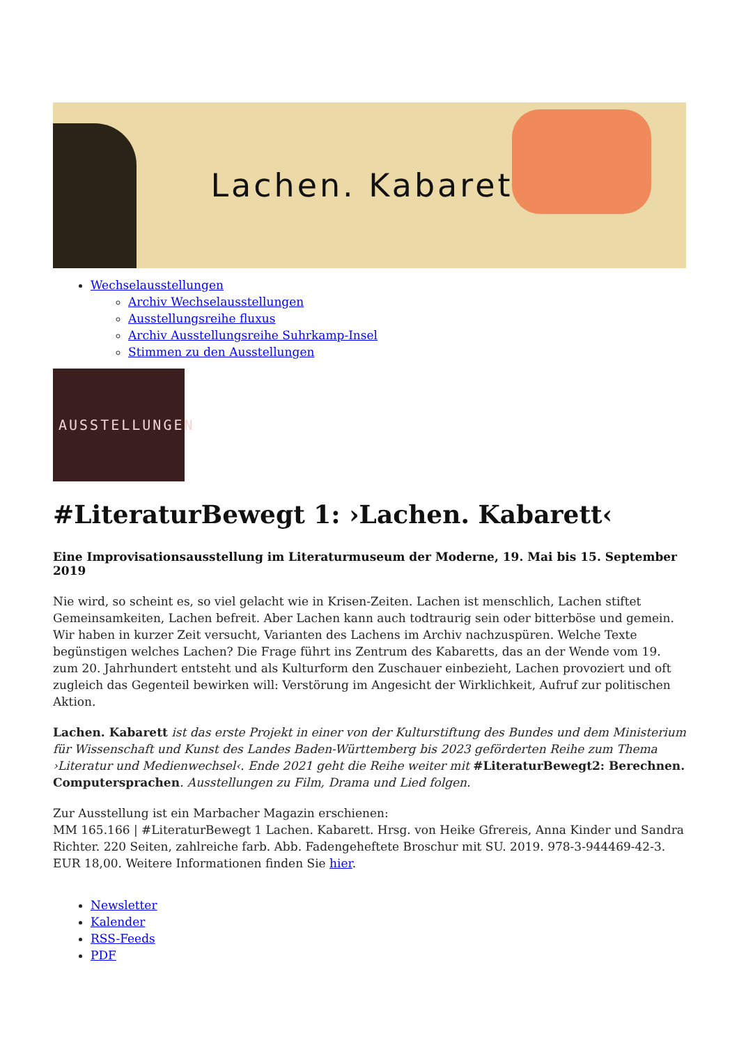Lachen. Kabarett
Wechselausstellungen
Archiv Wechselausstellungen
Ausstellungsreihe fluxus
Archiv Ausstellungsreihe Suhrkamp-Insel
Stimmen zu den Ausstellungen
AUSSTELLUNGEN
#LiteraturBewegt 1: ›Lachen. Kabarett‹
Eine Improvisationsausstellung im Literaturmuseum der Moderne, 19. Mai bis 15. September 2019
Nie wird, so scheint es, so viel gelacht wie in Krisen-Zeiten. Lachen ist menschlich, Lachen stiftet Gemeinsamkeiten, Lachen befreit. Aber Lachen kann auch todtraurig sein oder bitterböse und gemein. Wir haben in kurzer Zeit versucht, Varianten des Lachens im Archiv nachzuspüren. Welche Texte begünstigen welches Lachen? Die Frage führt ins Zentrum des Kabaretts, das an der Wende vom 19. zum 20. Jahrhundert entsteht und als Kulturform den Zuschauer einbezieht, Lachen provoziert und oft zugleich das Gegenteil bewirken will: Verstörung im Angesicht der Wirklichkeit, Aufruf zur politischen Aktion.
Lachen. Kabarett ist das erste Projekt in einer von der Kulturstiftung des Bundes und dem Ministerium für Wissenschaft und Kunst des Landes Baden-Württemberg bis 2023 geförderten Reihe zum Thema ›Literatur und Medienwechsel‹. Ende 2021 geht die Reihe weiter mit #LiteraturBewegt2: Berechnen. Computersprachen. Ausstellungen zu Film, Drama und Lied folgen.
Zur Ausstellung ist ein Marbacher Magazin erschienen:
MM 165.166 | #LiteraturBewegt 1 Lachen. Kabarett. Hrsg. von Heike Gfrereis, Anna Kinder und Sandra Richter. 220 Seiten, zahlreiche farb. Abb. Fadengeheftete Broschur mit SU. 2019. 978-3-944469-42-3. EUR 18,00. Weitere Informationen finden Sie hier.
Newsletter
Kalender
RSS-Feeds
PDF